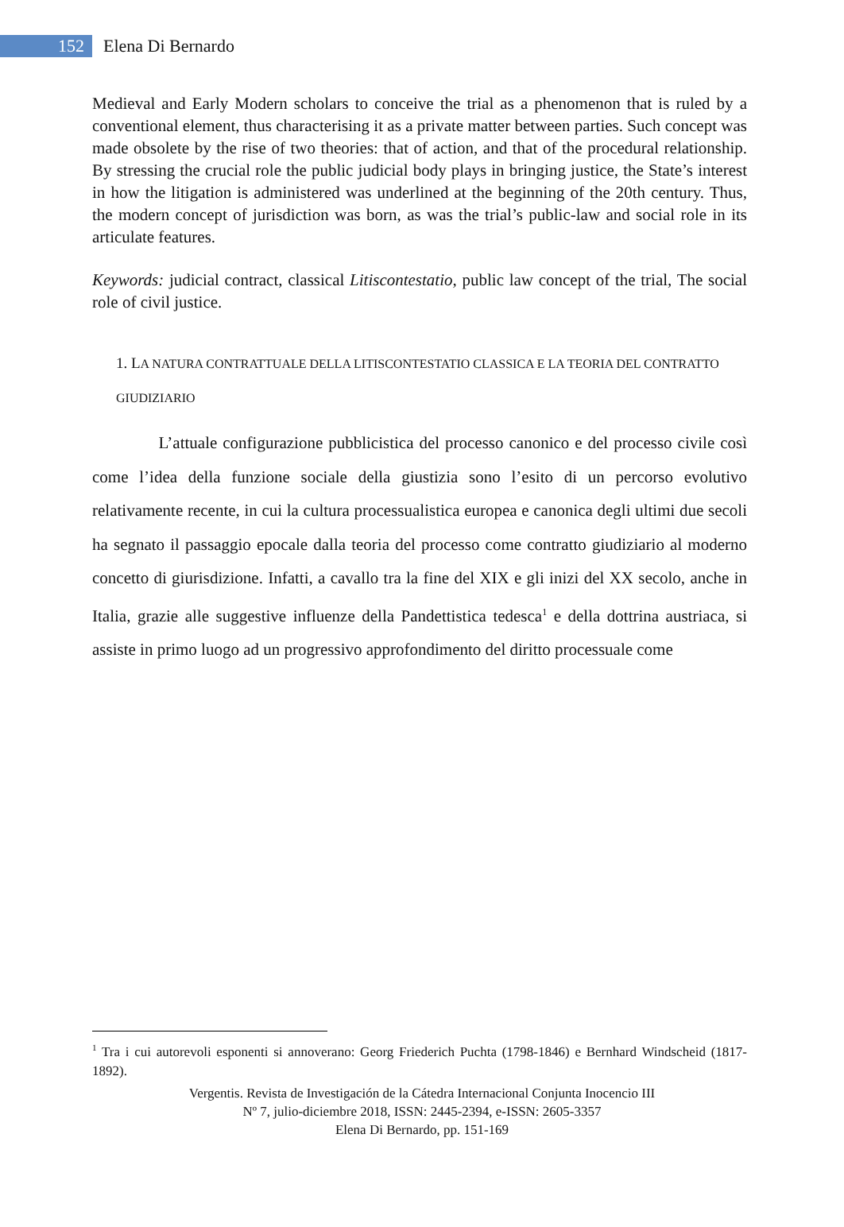152
Elena Di Bernardo
Medieval and Early Modern scholars to conceive the trial as a phenomenon that is ruled by a conventional element, thus characterising it as a private matter between parties. Such concept was made obsolete by the rise of two theories: that of action, and that of the procedural relationship. By stressing the crucial role the public judicial body plays in bringing justice, the State’s interest in how the litigation is administered was underlined at the beginning of the 20th century. Thus, the modern concept of jurisdiction was born, as was the trial’s public-law and social role in its articulate features.
Keywords: judicial contract, classical Litiscontestatio, public law concept of the trial, The social role of civil justice.
1. LA NATURA CONTRATTUALE DELLA LITISCONTESTATIO CLASSICA E LA TEORIA DEL CONTRATTO GIUDIZIARIO
L’attuale configurazione pubblicistica del processo canonico e del processo civile così come l’idea della funzione sociale della giustizia sono l’esito di un percorso evolutivo relativamente recente, in cui la cultura processualistica europea e canonica degli ultimi due secoli ha segnato il passaggio epocale dalla teoria del processo come contratto giudiziario al moderno concetto di giurisdizione. Infatti, a cavallo tra la fine del XIX e gli inizi del XX secolo, anche in Italia, grazie alle suggestive influenze della Pandettistica tedesca<sup>1</sup> e della dottrina austriaca, si assiste in primo luogo ad un progressivo approfondimento del diritto processuale come
<sup>1</sup> Tra i cui autorevoli esponenti si annoverano: Georg Friederich Puchta (1798-1846) e Bernhard Windscheid (1817-1892).
Vergentis. Revista de Investigación de la Cátedra Internacional Conjunta Inocencio III
Nº 7, julio-diciembre 2018, ISSN: 2445-2394, e-ISSN: 2605-3357
Elena Di Bernardo, pp. 151-169